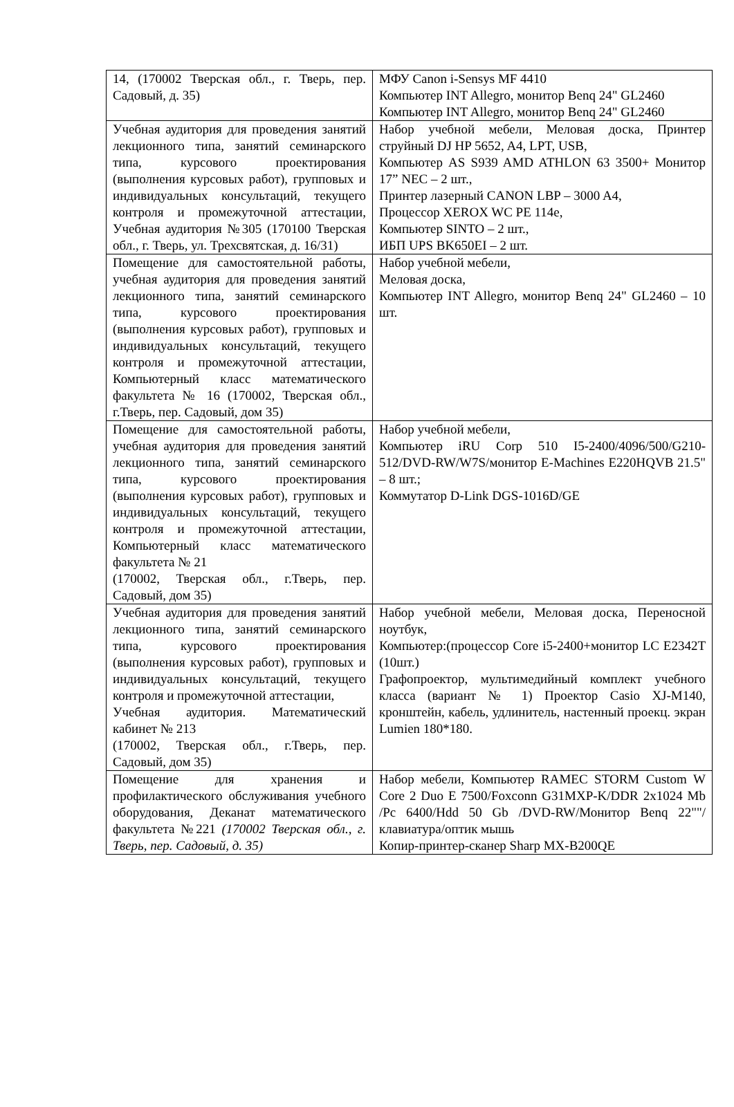| 14, (170002 Тверская обл., г. Тверь, пер. Садовый, д. 35) | МФУ Canon i-Sensys MF 4410 Компьютер INT Allegro, монитор Benq 24" GL2460 Компьютер INT Allegro, монитор Benq 24" GL2460 |
| Учебная аудитория для проведения занятий лекционного типа, занятий семинарского типа, курсового проектирования (выполнения курсовых работ), групповых и индивидуальных консультаций, текущего контроля и промежуточной аттестации, Учебная аудитория №305 (170100 Тверская обл., г. Тверь, ул. Трехсвятская, д. 16/31) | Набор учебной мебели, Меловая доска, Принтер струйный DJ HP 5652, A4, LPT, USB, Компьютер AS S939 AMD ATHLON 63 3500+ Монитор 17” NEC – 2 шт., Принтер лазерный CANON LBP – 3000 A4, Процессор XEROX WC PE 114e, Компьютер SINTO – 2 шт., ИБП UPS BK650EI – 2 шт. |
| Помещение для самостоятельной работы, учебная аудитория для проведения занятий лекционного типа, занятий семинарского типа, курсового проектирования (выполнения курсовых работ), групповых и индивидуальных консультаций, текущего контроля и промежуточной аттестации, Компьютерный класс математического факультета № 16 (170002, Тверская обл., г.Тверь, пер. Садовый, дом 35) | Набор учебной мебели, Меловая доска, Компьютер INT Allegro, монитор Benq 24" GL2460 – 10 шт. |
| Помещение для самостоятельной работы, учебная аудитория для проведения занятий лекционного типа, занятий семинарского типа, курсового проектирования (выполнения курсовых работ), групповых и индивидуальных консультаций, текущего контроля и промежуточной аттестации, Компьютерный класс математического факультета № 21 (170002, Тверская обл., г.Тверь, пер. Садовый, дом 35) | Набор учебной мебели, Компьютер iRU Corp 510 I5-2400/4096/500/G210-512/DVD-RW/W7S/монитор E-Machines E220HQVB 21.5" – 8 шт.; Коммутатор D-Link DGS-1016D/GE |
| Учебная аудитория для проведения занятий лекционного типа, занятий семинарского типа, курсового проектирования (выполнения курсовых работ), групповых и индивидуальных консультаций, текущего контроля и промежуточной аттестации, Учебная аудитория. Математический кабинет № 213 (170002, Тверская обл., г.Тверь, пер. Садовый, дом 35) | Набор учебной мебели, Меловая доска, Переносной ноутбук, Компьютер:(процессор Core i5-2400+монитор LC E2342T (10шт.) Графопроектор, мультимедийный комплект учебного класса (вариант № 1) Проектор Casio XJ-M140, кронштейн, кабель, удлинитель, настенный проекц. экран Lumien 180*180. |
| Помещение для хранения и профилактического обслуживания учебного оборудования, Деканат математического факультета №221 (170002 Тверская обл., г. Тверь, пер. Садовый, д. 35) | Набор мебели, Компьютер RAMEC STORM Custom W Core 2 Duo E 7500/Foxconn G31MXP-K/DDR 2x1024 Mb /Pc 6400/Hdd 50 Gb /DVD-RW/Монитор Benq 22""/клавиатура/оптик мышь Копир-принтер-сканер Sharp MX-B200QE |